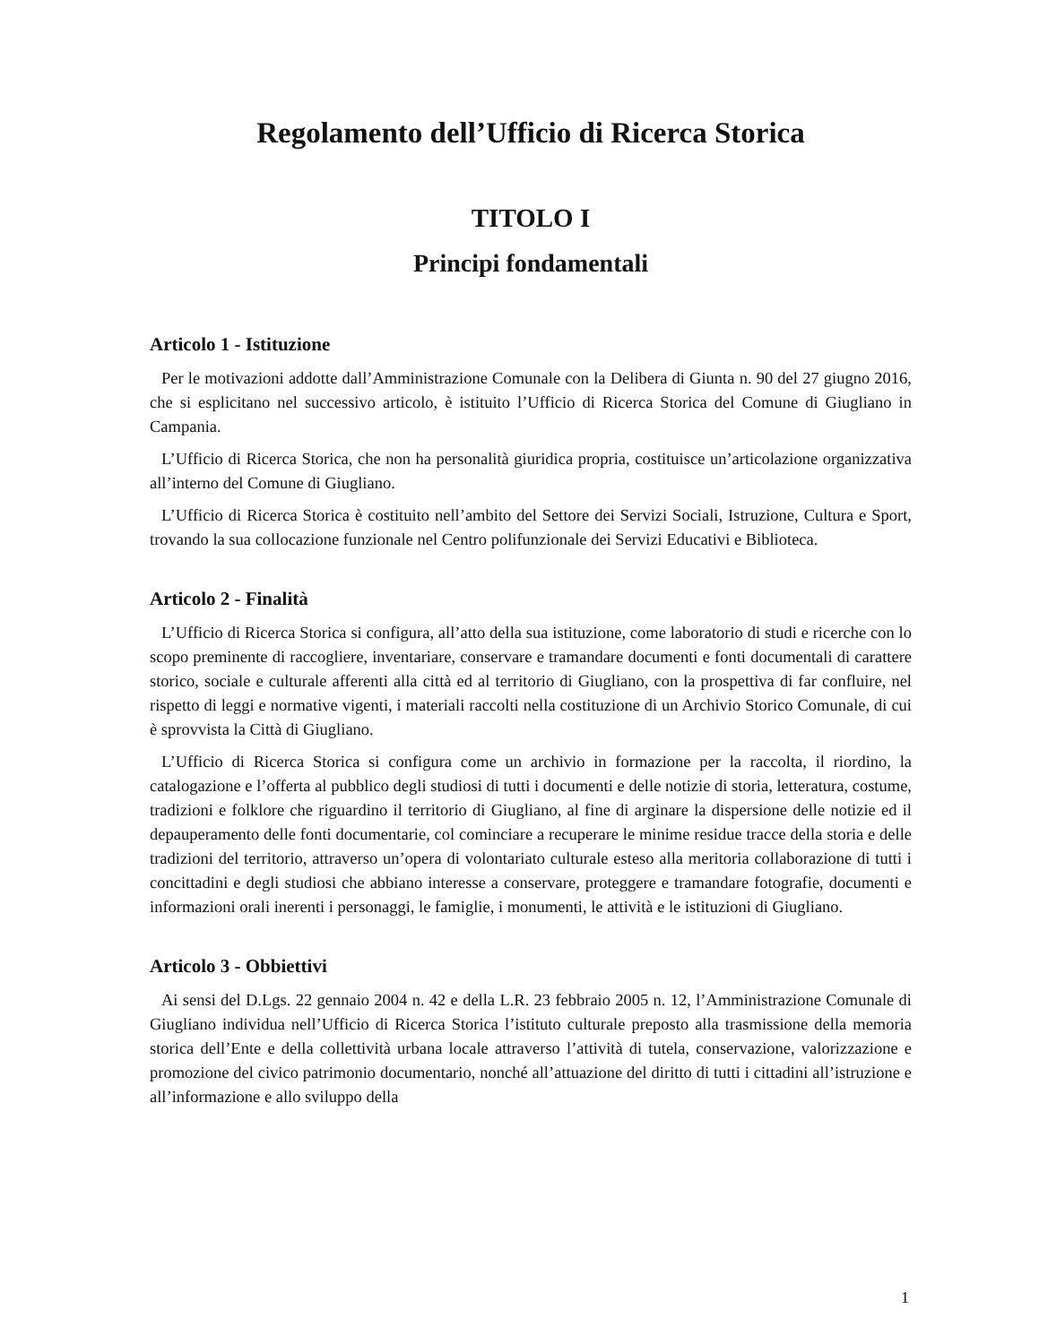Regolamento dell’Ufficio di Ricerca Storica
TITOLO I
Principi fondamentali
Articolo 1 - Istituzione
Per le motivazioni addotte dall’Amministrazione Comunale con la Delibera di Giunta n. 90 del 27 giugno 2016, che si esplicitano nel successivo articolo, è istituito l’Ufficio di Ricerca Storica del Comune di Giugliano in Campania.
L’Ufficio di Ricerca Storica, che non ha personalità giuridica propria, costituisce un’articolazione organizzativa all’interno del Comune di Giugliano.
L’Ufficio di Ricerca Storica è costituito nell’ambito del Settore dei Servizi Sociali, Istruzione, Cultura e Sport, trovando la sua collocazione funzionale nel Centro polifunzionale dei Servizi Educativi e Biblioteca.
Articolo 2 - Finalità
L’Ufficio di Ricerca Storica si configura, all’atto della sua istituzione, come laboratorio di studi e ricerche con lo scopo preminente di raccogliere, inventariare, conservare e tramandare documenti e fonti documentali di carattere storico, sociale e culturale afferenti alla città ed al territorio di Giugliano, con la prospettiva di far confluire, nel rispetto di leggi e normative vigenti, i materiali raccolti nella costituzione di un Archivio Storico Comunale, di cui è sprovvista la Città di Giugliano.
L’Ufficio di Ricerca Storica si configura come un archivio in formazione per la raccolta, il riordino, la catalogazione e l’offerta al pubblico degli studiosi di tutti i documenti e delle notizie di storia, letteratura, costume, tradizioni e folklore che riguardino il territorio di Giugliano, al fine di arginare la dispersione delle notizie ed il depauperamento delle fonti documentarie, col cominciare a recuperare le minime residue tracce della storia e delle tradizioni del territorio, attraverso un’opera di volontariato culturale esteso alla meritoria collaborazione di tutti i concittadini e degli studiosi che abbiano interesse a conservare, proteggere e tramandare fotografie, documenti e informazioni orali inerenti i personaggi, le famiglie, i monumenti, le attività e le istituzioni di Giugliano.
Articolo 3 - Obbiettivi
Ai sensi del D.Lgs. 22 gennaio 2004 n. 42 e della L.R. 23 febbraio 2005 n. 12, l’Amministrazione Comunale di Giugliano individua nell’Ufficio di Ricerca Storica l’istituto culturale preposto alla trasmissione della memoria storica dell’Ente e della collettività urbana locale attraverso l’attività di tutela, conservazione, valorizzazione e promozione del civico patrimonio documentario, nonché all’attuazione del diritto di tutti i cittadini all’istruzione e all’informazione e allo sviluppo della
1